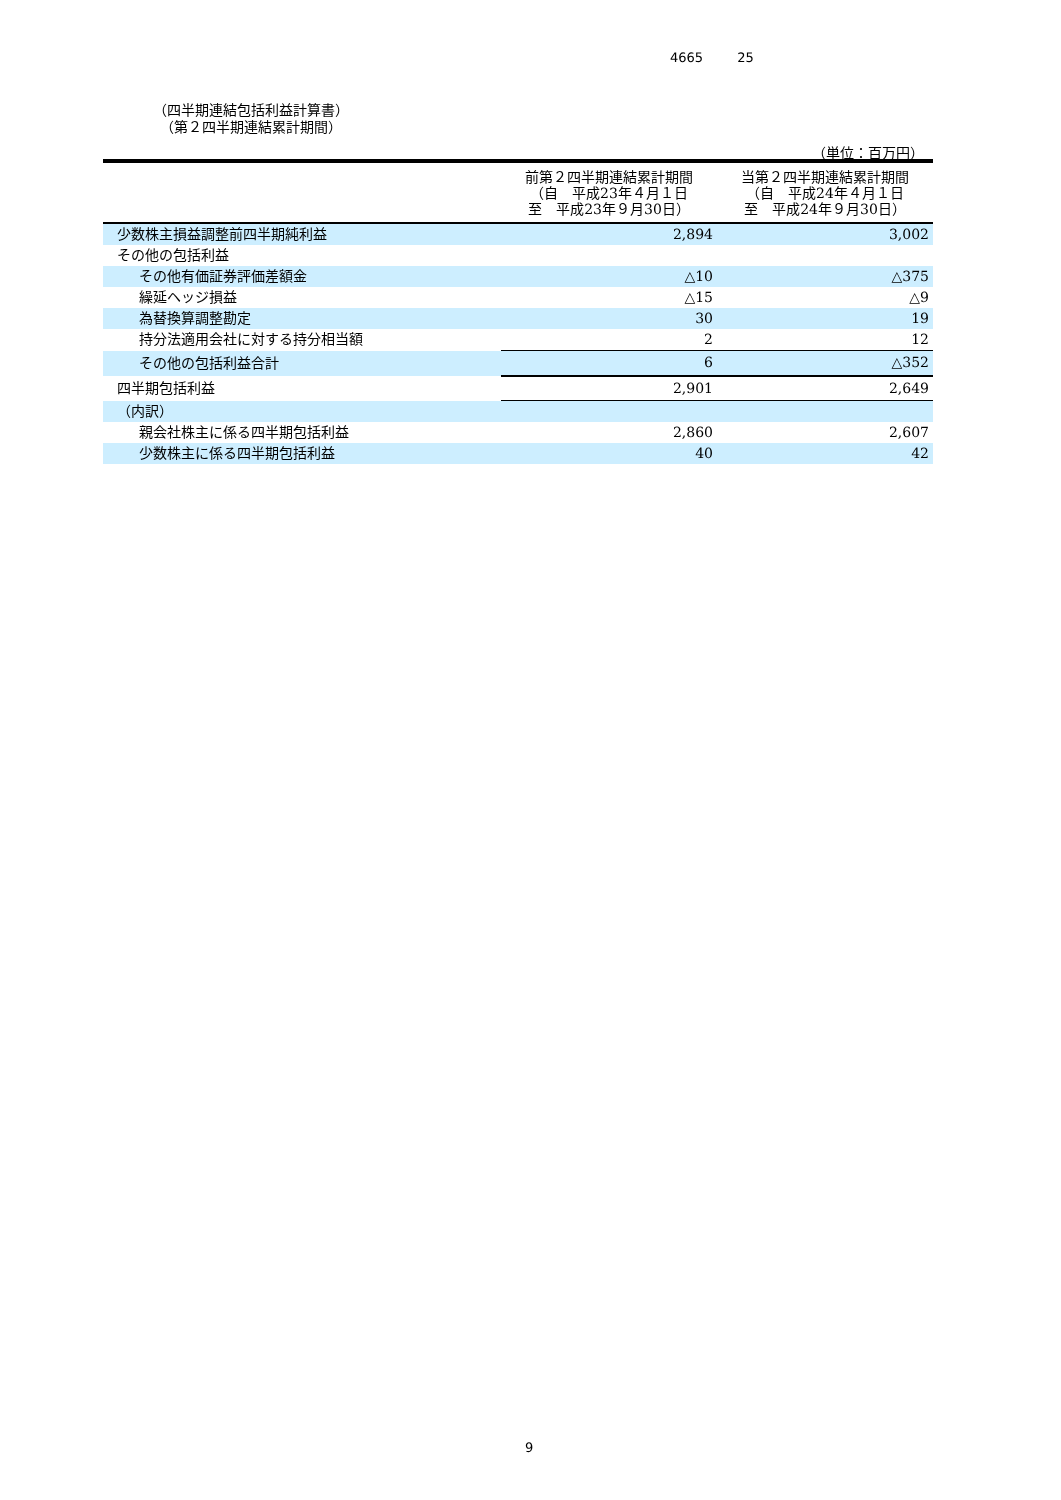4665 25
（四半期連結包括利益計算書）
　（第２四半期連結累計期間）
（単位：百万円）
| | 前第２四半期連結累計期間 （自 平成23年４月１日 至 平成23年９月30日） | 当第２四半期連結累計期間 （自 平成24年４月１日 至 平成24年９月30日） |
| --- | --- | --- |
| 少数株主損益調整前四半期純利益 | 2,894 | 3,002 |
| その他の包括利益 | | |
| その他有価証券評価差額金 | △10 | △375 |
| 繰延ヘッジ損益 | △15 | △9 |
| 為替換算調整勘定 | 30 | 19 |
| 持分法適用会社に対する持分相当額 | 2 | 12 |
| その他の包括利益合計 | 6 | △352 |
| 四半期包括利益 | 2,901 | 2,649 |
| （内訳） | | |
| 親会社株主に係る四半期包括利益 | 2,860 | 2,607 |
| 少数株主に係る四半期包括利益 | 40 | 42 |
9